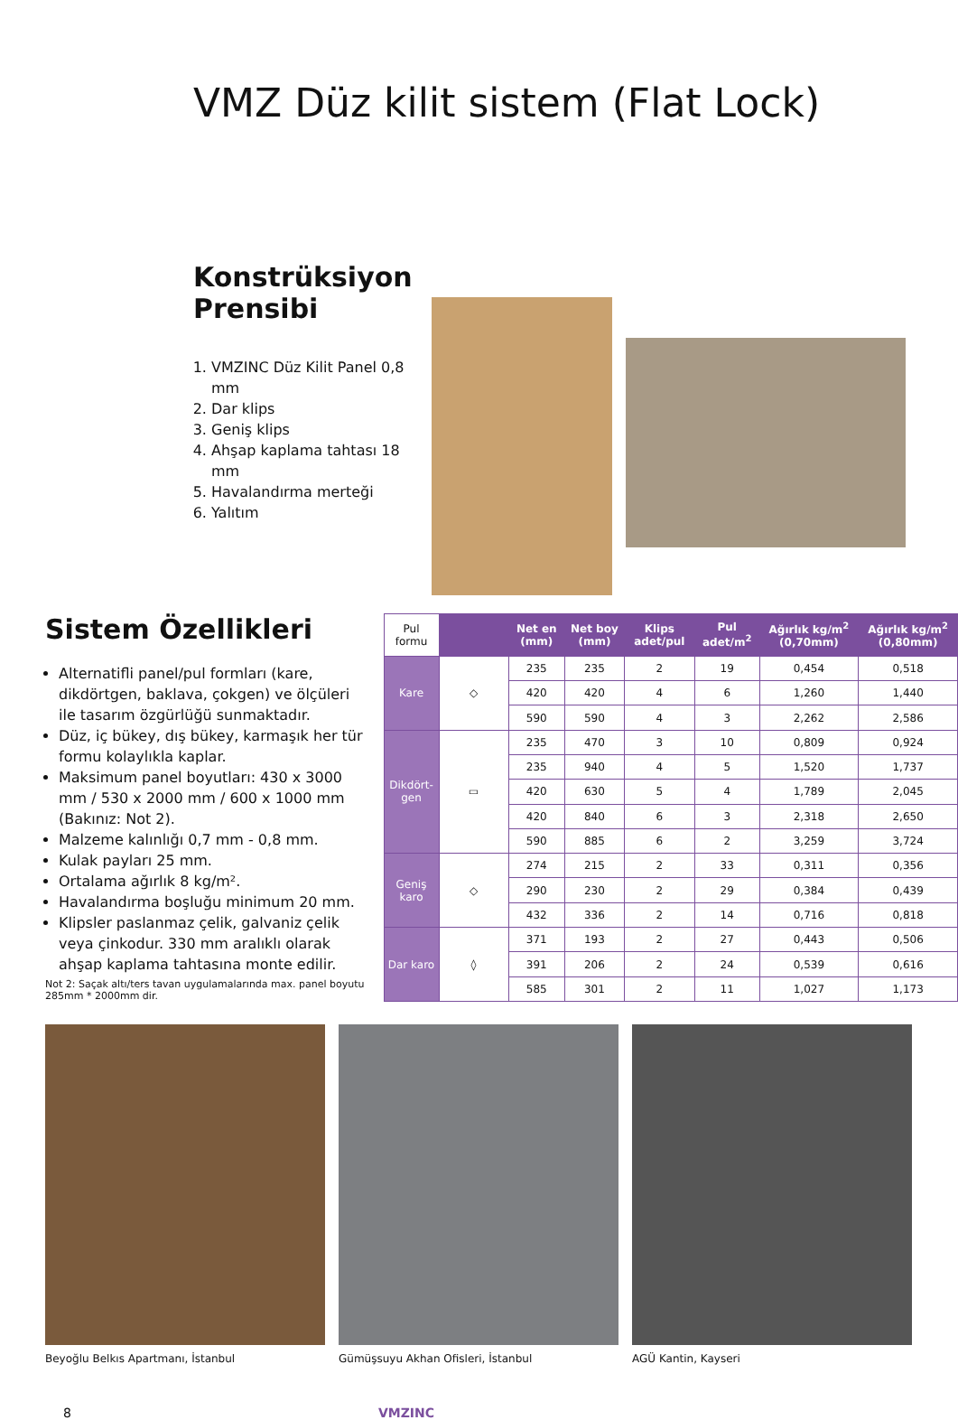VMZ Düz kilit sistem (Flat Lock)
Konstrüksiyon Prensibi
1. VMZINC Düz Kilit Panel 0,8 mm
2. Dar klips
3. Geniş klips
4. Ahşap kaplama tahtası 18 mm
5. Havalandırma merteği
6. Yalıtım
Sistem Özellikleri
Alternatifli panel/pul formları (kare, dikdörtgen, baklava, çokgen) ve ölçüleri ile tasarım özgürlüğü sunmaktadır.
Düz, iç bükey, dış bükey, karmaşık her tür formu kolaylıkla kaplar.
Maksimum panel boyutları: 430 x 3000 mm / 530 x 2000 mm / 600 x 1000 mm (Bakınız: Not 2).
Malzeme kalınlığı 0,7 mm - 0,8 mm.
Kulak payları 25 mm.
Ortalama ağırlık 8 kg/m².
Havalandırma boşluğu minimum 20 mm.
Klipsler paslanmaz çelik, galvaniz çelik veya çinkodur. 330 mm aralıklı olarak ahşap kaplama tahtasına monte edilir.
Not 2: Saçak altı/ters tavan uygulamalarında max. panel boyutu 285mm * 2000mm dir.
| Pul formu | | Net en (mm) | Net boy (mm) | Klips adet/pul | Pul adet/m<sup>2</sup> | Ağırlık kg/m<sup>2</sup> (0,70mm) | Ağırlık kg/m<sup>2</sup> (0,80mm) |
| Kare | ◇ | 235 | 235 | 2 | 19 | 0,454 | 0,518 |
| | | 420 | 420 | 4 | 6 | 1,260 | 1,440 |
| | | 590 | 590 | 4 | 3 | 2,262 | 2,586 |
| Dikdört-gen | ▭ | 235 | 470 | 3 | 10 | 0,809 | 0,924 |
| | | 235 | 940 | 4 | 5 | 1,520 | 1,737 |
| | | 420 | 630 | 5 | 4 | 1,789 | 2,045 |
| | | 420 | 840 | 6 | 3 | 2,318 | 2,650 |
| | | 590 | 885 | 6 | 2 | 3,259 | 3,724 |
| Geniş karo | ◇ | 274 | 215 | 2 | 33 | 0,311 | 0,356 |
| | | 290 | 230 | 2 | 29 | 0,384 | 0,439 |
| | | 432 | 336 | 2 | 14 | 0,716 | 0,818 |
| Dar karo | ◊ | 371 | 193 | 2 | 27 | 0,443 | 0,506 |
| | | 391 | 206 | 2 | 24 | 0,539 | 0,616 |
| | | 585 | 301 | 2 | 11 | 1,027 | 1,173 |
Beyoğlu Belkıs Apartmanı, İstanbul
Gümüşsuyu Akhan Ofisleri, İstanbul
AGÜ Kantin, Kayseri
8 VMZINC